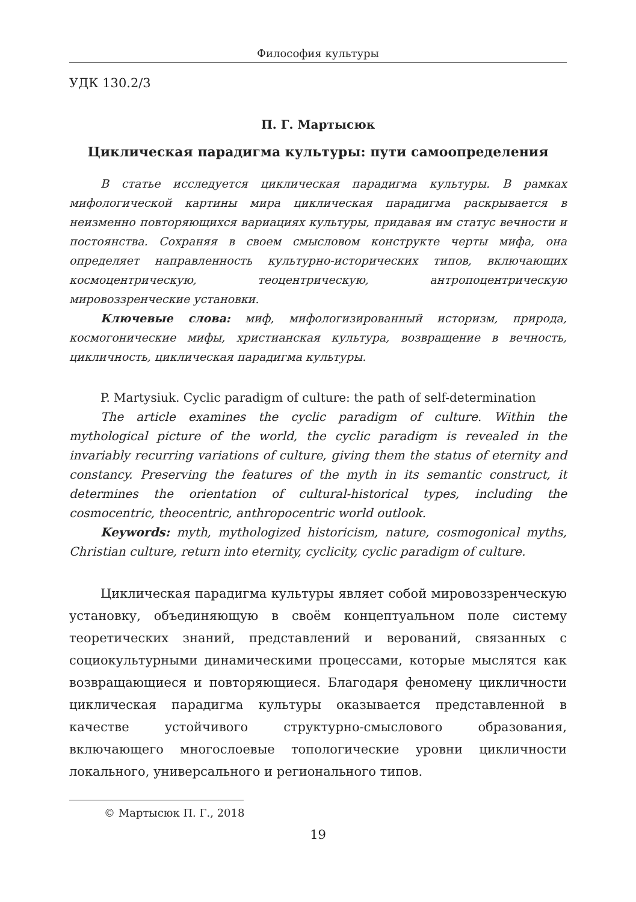Философия культуры
УДК 130.2/3
П. Г. Мартысюк
Циклическая парадигма культуры: пути самоопределения
В статье исследуется циклическая парадигма культуры. В рамках мифологической картины мира циклическая парадигма раскрывается в неизменно повторяющихся вариациях культуры, придавая им статус вечности и постоянства. Сохраняя в своем смысловом конструкте черты мифа, она определяет направленность культурно-исторических типов, включающих космоцентрическую, теоцентрическую, антропоцентрическую мировоззренческие установки.
Ключевые слова: миф, мифологизированный историзм, природа, космогонические мифы, христианская культура, возвращение в вечность, цикличность, циклическая парадигма культуры.
P. Martysiuk. Cyclic paradigm of culture: the path of self-determination
The article examines the cyclic paradigm of culture. Within the mythological picture of the world, the cyclic paradigm is revealed in the invariably recurring variations of culture, giving them the status of eternity and constancy. Preserving the features of the myth in its semantic construct, it determines the orientation of cultural-historical types, including the cosmocentric, theocentric, anthropocentric world outlook.
Keywords: myth, mythologized historicism, nature, cosmogonical myths, Christian culture, return into eternity, cyclicity, cyclic paradigm of culture.
Циклическая парадигма культуры являет собой мировоззренческую установку, объединяющую в своём концептуальном поле систему теоретических знаний, представлений и верований, связанных с социокультурными динамическими процессами, которые мыслятся как возвращающиеся и повторяющиеся. Благодаря феномену цикличности циклическая парадигма культуры оказывается представленной в качестве устойчивого структурно-смыслового образования, включающего многослоевые топологические уровни цикличности локального, универсального и регионального типов.
© Мартысюк П. Г., 2018
19